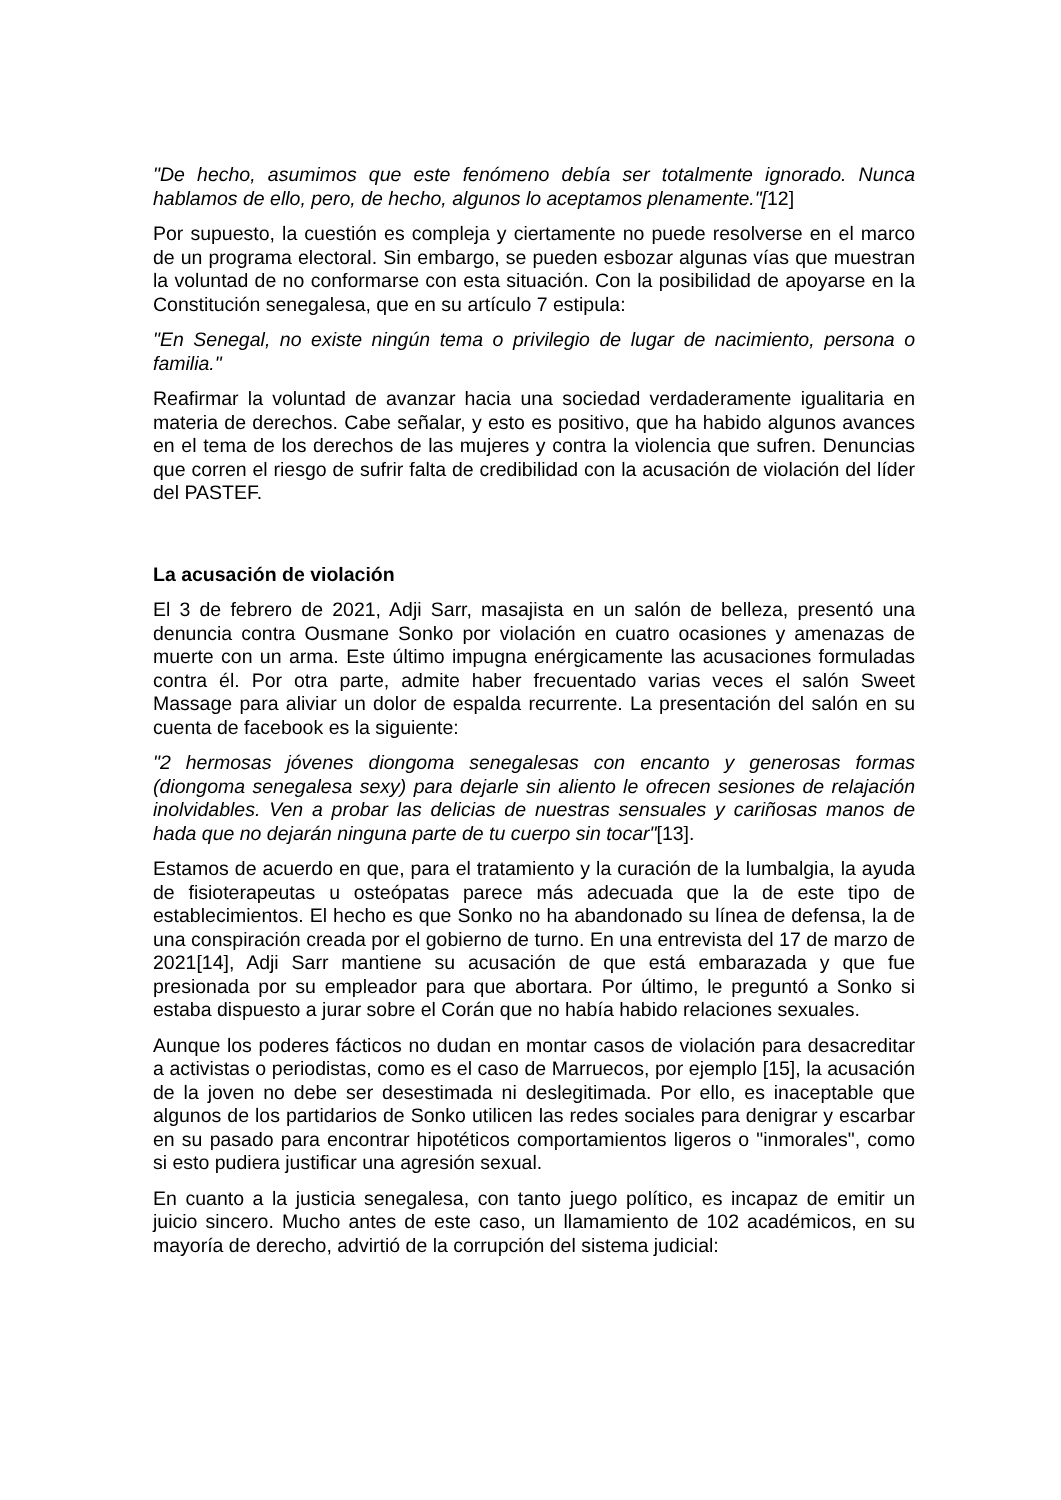"De hecho, asumimos que este fenómeno debía ser totalmente ignorado. Nunca hablamos de ello, pero, de hecho, algunos lo aceptamos plenamente."[12]
Por supuesto, la cuestión es compleja y ciertamente no puede resolverse en el marco de un programa electoral. Sin embargo, se pueden esbozar algunas vías que muestran la voluntad de no conformarse con esta situación. Con la posibilidad de apoyarse en la Constitución senegalesa, que en su artículo 7 estipula:
"En Senegal, no existe ningún tema o privilegio de lugar de nacimiento, persona o familia."
Reafirmar la voluntad de avanzar hacia una sociedad verdaderamente igualitaria en materia de derechos. Cabe señalar, y esto es positivo, que ha habido algunos avances en el tema de los derechos de las mujeres y contra la violencia que sufren. Denuncias que corren el riesgo de sufrir falta de credibilidad con la acusación de violación del líder del PASTEF.
La acusación de violación
El 3 de febrero de 2021, Adji Sarr, masajista en un salón de belleza, presentó una denuncia contra Ousmane Sonko por violación en cuatro ocasiones y amenazas de muerte con un arma. Este último impugna enérgicamente las acusaciones formuladas contra él. Por otra parte, admite haber frecuentado varias veces el salón Sweet Massage para aliviar un dolor de espalda recurrente. La presentación del salón en su cuenta de facebook es la siguiente:
"2 hermosas jóvenes diongoma senegalesas con encanto y generosas formas (diongoma senegalesa sexy) para dejarle sin aliento le ofrecen sesiones de relajación inolvidables. Ven a probar las delicias de nuestras sensuales y cariñosas manos de hada que no dejarán ninguna parte de tu cuerpo sin tocar"[13].
Estamos de acuerdo en que, para el tratamiento y la curación de la lumbalgia, la ayuda de fisioterapeutas u osteópatas parece más adecuada que la de este tipo de establecimientos. El hecho es que Sonko no ha abandonado su línea de defensa, la de una conspiración creada por el gobierno de turno. En una entrevista del 17 de marzo de 2021[14], Adji Sarr mantiene su acusación de que está embarazada y que fue presionada por su empleador para que abortara. Por último, le preguntó a Sonko si estaba dispuesto a jurar sobre el Corán que no había habido relaciones sexuales.
Aunque los poderes fácticos no dudan en montar casos de violación para desacreditar a activistas o periodistas, como es el caso de Marruecos, por ejemplo [15], la acusación de la joven no debe ser desestimada ni deslegitimada. Por ello, es inaceptable que algunos de los partidarios de Sonko utilicen las redes sociales para denigrar y escarbar en su pasado para encontrar hipotéticos comportamientos ligeros o "inmorales", como si esto pudiera justificar una agresión sexual.
En cuanto a la justicia senegalesa, con tanto juego político, es incapaz de emitir un juicio sincero. Mucho antes de este caso, un llamamiento de 102 académicos, en su mayoría de derecho, advirtió de la corrupción del sistema judicial: